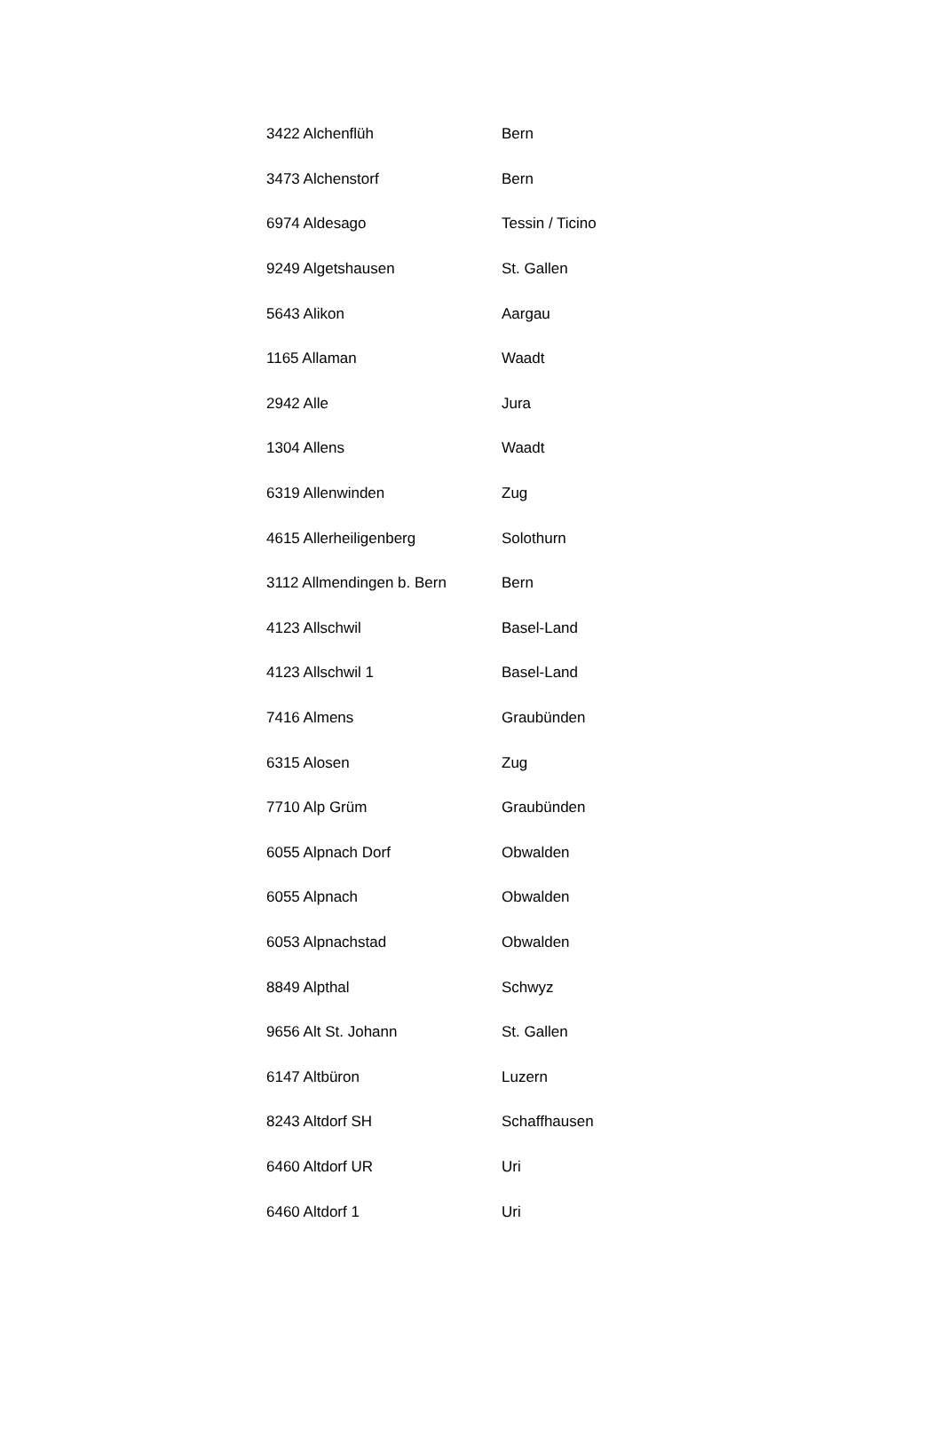| 3422 Alchenflüh | Bern |
| 3473 Alchenstorf | Bern |
| 6974 Aldesago | Tessin / Ticino |
| 9249 Algetshausen | St. Gallen |
| 5643 Alikon | Aargau |
| 1165 Allaman | Waadt |
| 2942 Alle | Jura |
| 1304 Allens | Waadt |
| 6319 Allenwinden | Zug |
| 4615 Allerheiligenberg | Solothurn |
| 3112 Allmendingen b. Bern | Bern |
| 4123 Allschwil | Basel-Land |
| 4123 Allschwil 1 | Basel-Land |
| 7416 Almens | Graubünden |
| 6315 Alosen | Zug |
| 7710 Alp Grüm | Graubünden |
| 6055 Alpnach Dorf | Obwalden |
| 6055 Alpnach | Obwalden |
| 6053 Alpnachstad | Obwalden |
| 8849 Alpthal | Schwyz |
| 9656 Alt St. Johann | St. Gallen |
| 6147 Altbüron | Luzern |
| 8243 Altdorf SH | Schaffhausen |
| 6460 Altdorf UR | Uri |
| 6460 Altdorf 1 | Uri |